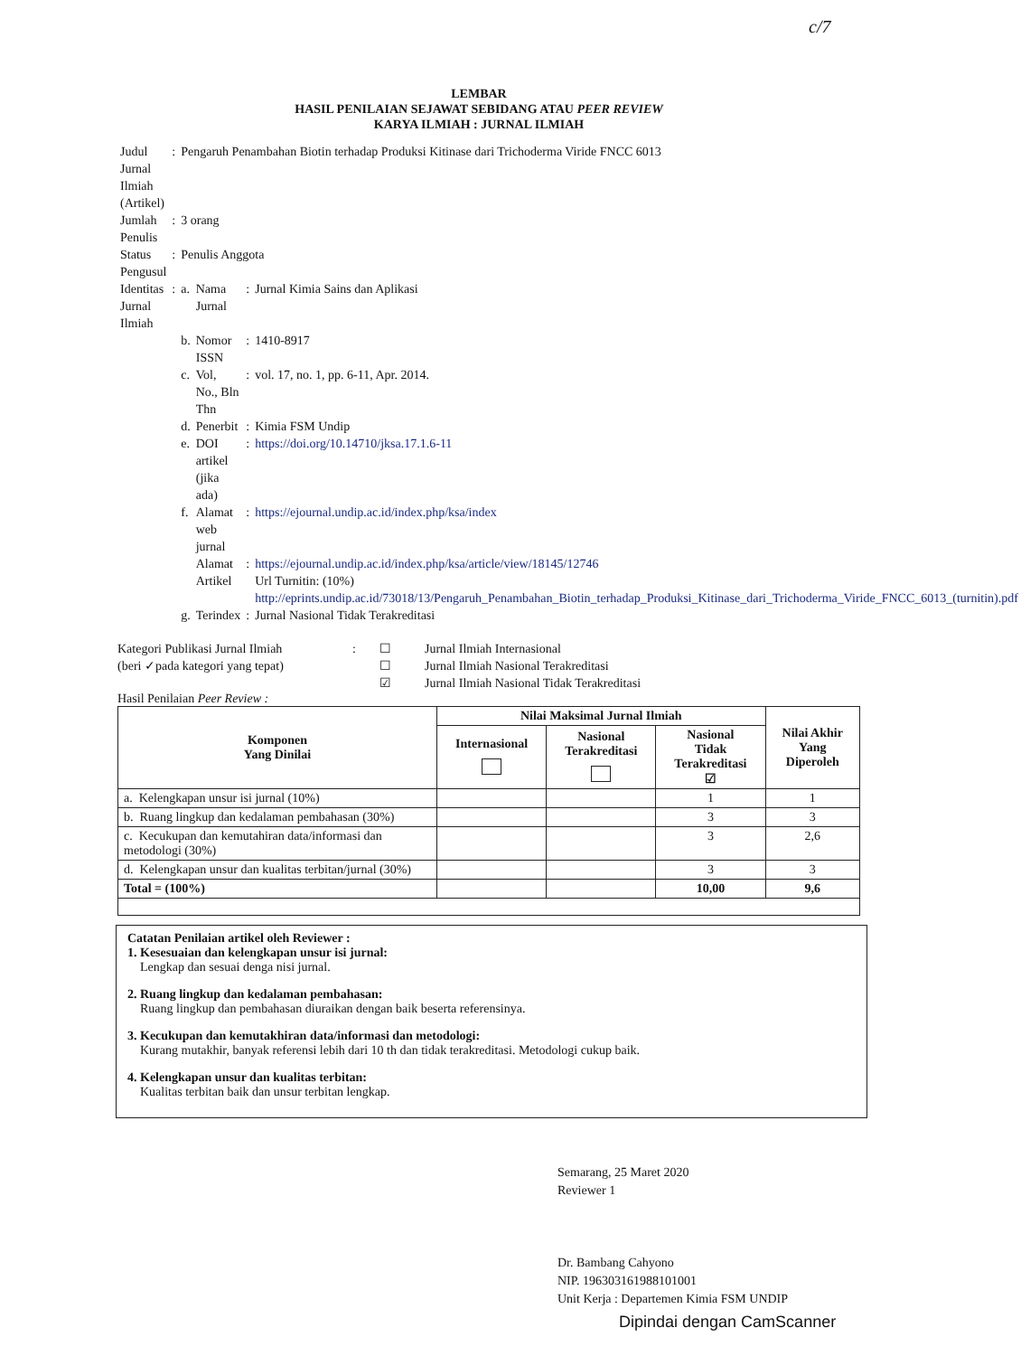c/7
LEMBAR
HASIL PENILAIAN SEJAWAT SEBIDANG ATAU PEER REVIEW
KARYA ILMIAH : JURNAL ILMIAH
| Judul Jurnal Ilmiah (Artikel) | : | Pengaruh Penambahan Biotin terhadap Produksi Kitinase dari Trichoderma Viride FNCC 6013 | | | |
| Jumlah Penulis | : | 3 orang | | | |
| Status Pengusul | : | Penulis Anggota | | | |
| Identitas Jurnal Ilmiah | : | a. | Nama Jurnal | : | Jurnal Kimia Sains dan Aplikasi |
| | | b. | Nomor ISSN | : | 1410-8917 |
| | | c. | Vol, No., Bln Thn | : | vol. 17, no. 1, pp. 6-11, Apr. 2014. |
| | | d. | Penerbit | : | Kimia FSM Undip |
| | | e. | DOI artikel (jika ada) | : | https://doi.org/10.14710/jksa.17.1.6-11 |
| | | f. | Alamat web jurnal | : | https://ejournal.undip.ac.id/index.php/ksa/index |
| | | | Alamat Artikel | : | https://ejournal.undip.ac.id/index.php/ksa/article/view/18145/12746 Url Turnitin: (10%) http://eprints.undip.ac.id/73018/13/Pengaruh_Penambahan_Biotin_terhadap_Produksi_Kitinase_dari_Trichoderma_Viride_FNCC_6013_(turnitin).pdf |
| | | g. | Terindex | : | Jurnal Nasional Tidak Terakreditasi |
Kategori Publikasi Jurnal Ilmiah
(beri ✓pada kategori yang tepat)
: ☐
☐
☑
Jurnal Ilmiah Internasional
Jurnal Ilmiah Nasional Terakreditasi
Jurnal Ilmiah Nasional Tidak Terakreditasi
Hasil Penilaian Peer Review :
| Komponen Yang Dinilai | Nilai Maksimal Jurnal Ilmiah | | | Nilai Akhir Yang Diperoleh |
| --- | --- | --- | --- | --- |
| | Internasional | Nasional Terakreditasi | Nasional Tidak Terakreditasi ☑ | |
| a. Kelengkapan unsur isi jurnal (10%) | | | 1 | 1 |
| b. Ruang lingkup dan kedalaman pembahasan (30%) | | | 3 | 3 |
| c. Kecukupan dan kemutahiran data/informasi dan metodologi (30%) | | | 3 | 2,6 |
| d. Kelengkapan unsur dan kualitas terbitan/jurnal (30%) | | | 3 | 3 |
| Total = (100%) | | | 10,00 | 9,6 |
Catatan Penilaian artikel oleh Reviewer :
1. Kesesuaian dan kelengkapan unsur isi jurnal:
Lengkap dan sesuai denga nisi jurnal.
2. Ruang lingkup dan kedalaman pembahasan:
Ruang lingkup dan pembahasan diuraikan dengan baik beserta referensinya.
3. Kecukupan dan kemutakhiran data/informasi dan metodologi:
Kurang mutakhir, banyak referensi lebih dari 10 th dan tidak terakreditasi. Metodologi cukup baik.
4. Kelengkapan unsur dan kualitas terbitan:
Kualitas terbitan baik dan unsur terbitan lengkap.
Semarang, 25 Maret 2020
Reviewer 1
Dr. Bambang Cahyono
NIP. 196303161988101001
Unit Kerja : Departemen Kimia FSM UNDIP
Dipindai dengan CamScanner